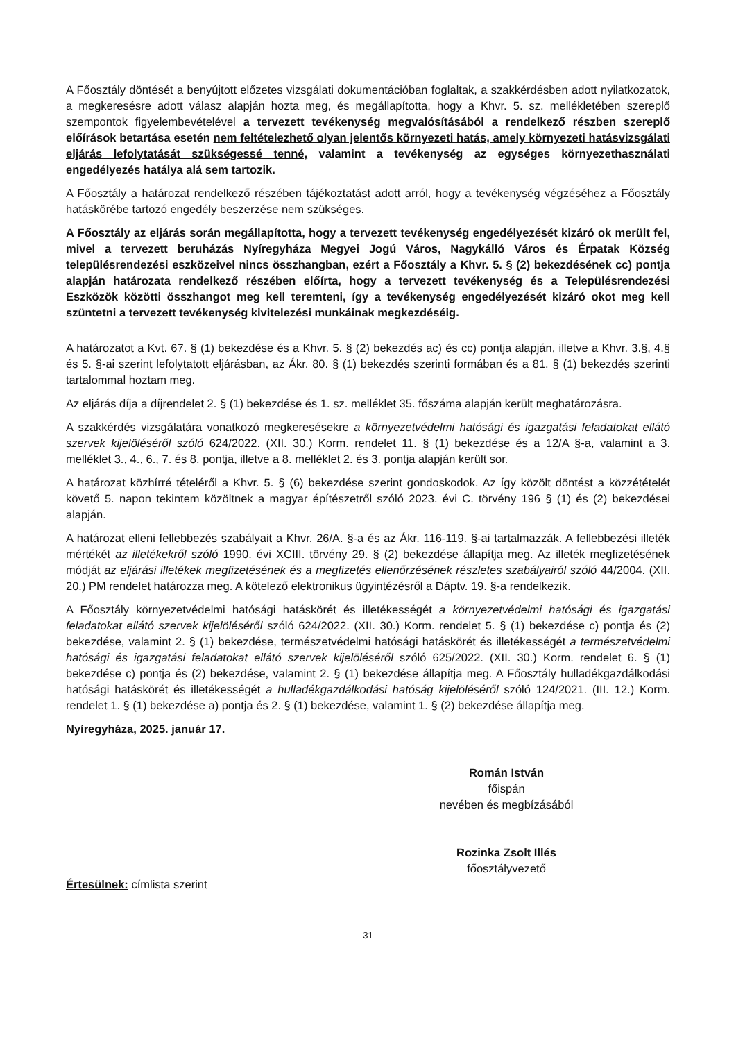A Főosztály döntését a benyújtott előzetes vizsgálati dokumentációban foglaltak, a szakkérdésben adott nyilatkozatok, a megkeresésre adott válasz alapján hozta meg, és megállapította, hogy a Khvr. 5. sz. mellékletében szereplő szempontok figyelembevételével a tervezett tevékenység megvalósításából a rendelkező részben szereplő előírások betartása esetén nem feltételezhető olyan jelentős környezeti hatás, amely környezeti hatásvizsgálati eljárás lefolytatását szükségessé tenné, valamint a tevékenység az egységes környezethasználati engedélyezés hatálya alá sem tartozik.
A Főosztály a határozat rendelkező részében tájékoztatást adott arról, hogy a tevékenység végzéséhez a Főosztály hatáskörébe tartozó engedély beszerzése nem szükséges.
A Főosztály az eljárás során megállapította, hogy a tervezett tevékenység engedélyezését kizáró ok merült fel, mivel a tervezett beruházás Nyíregyháza Megyei Jogú Város, Nagykálló Város és Érpatak Község településrendezési eszközeivel nincs összhangban, ezért a Főosztály a Khvr. 5. § (2) bekezdésének cc) pontja alapján határozata rendelkező részében előírta, hogy a tervezett tevékenység és a Településrendezési Eszközök közötti összhangot meg kell teremteni, így a tevékenység engedélyezését kizáró okot meg kell szüntetni a tervezett tevékenység kivitelezési munkáinak megkezdéséig.
A határozatot a Kvt. 67. § (1) bekezdése és a Khvr. 5. § (2) bekezdés ac) és cc) pontja alapján, illetve a Khvr. 3.§, 4.§ és 5. §-ai szerint lefolytatott eljárásban, az Ákr. 80. § (1) bekezdés szerinti formában és a 81. § (1) bekezdés szerinti tartalommal hoztam meg.
Az eljárás díja a díjrendelet 2. § (1) bekezdése és 1. sz. melléklet 35. főszáma alapján került meghatározásra.
A szakkérdés vizsgálatára vonatkozó megkeresésekre a környezetvédelmi hatósági és igazgatási feladatokat ellátó szervek kijelöléséről szóló 624/2022. (XII. 30.) Korm. rendelet 11. § (1) bekezdése és a 12/A §-a, valamint a 3. melléklet 3., 4., 6., 7. és 8. pontja, illetve a 8. melléklet 2. és 3. pontja alapján került sor.
A határozat közhírré tételéről a Khvr. 5. § (6) bekezdése szerint gondoskodok. Az így közölt döntést a közzétételét követő 5. napon tekintem közöltnek a magyar építészetről szóló 2023. évi C. törvény 196 § (1) és (2) bekezdései alapján.
A határozat elleni fellebbezés szabályait a Khvr. 26/A. §-a és az Ákr. 116-119. §-ai tartalmazzák. A fellebbezési illeték mértékét az illetékekről szóló 1990. évi XCIII. törvény 29. § (2) bekezdése állapítja meg. Az illeték megfizetésének módját az eljárási illetékek megfizetésének és a megfizetés ellenőrzésének részletes szabályairól szóló 44/2004. (XII. 20.) PM rendelet határozza meg. A kötelező elektronikus ügyintézésről a Dáptv. 19. §-a rendelkezik.
A Főosztály környezetvédelmi hatósági hatáskörét és illetékességét a környezetvédelmi hatósági és igazgatási feladatokat ellátó szervek kijelöléséről szóló 624/2022. (XII. 30.) Korm. rendelet 5. § (1) bekezdése c) pontja és (2) bekezdése, valamint 2. § (1) bekezdése, természetvédelmi hatósági hatáskörét és illetékességét a természetvédelmi hatósági és igazgatási feladatokat ellátó szervek kijelöléséről szóló 625/2022. (XII. 30.) Korm. rendelet 6. § (1) bekezdése c) pontja és (2) bekezdése, valamint 2. § (1) bekezdése állapítja meg. A Főosztály hulladékgazdálkodási hatósági hatáskörét és illetékességét a hulladékgazdálkodási hatóság kijelöléséről szóló 124/2021. (III. 12.) Korm. rendelet 1. § (1) bekezdése a) pontja és 2. § (1) bekezdése, valamint 1. § (2) bekezdése állapítja meg.
Nyíregyháza, 2025. január 17.
Román István
főispán
nevében és megbízásából
Rozinka Zsolt Illés
főosztályvezető
Értesülnek: címlista szerint
31